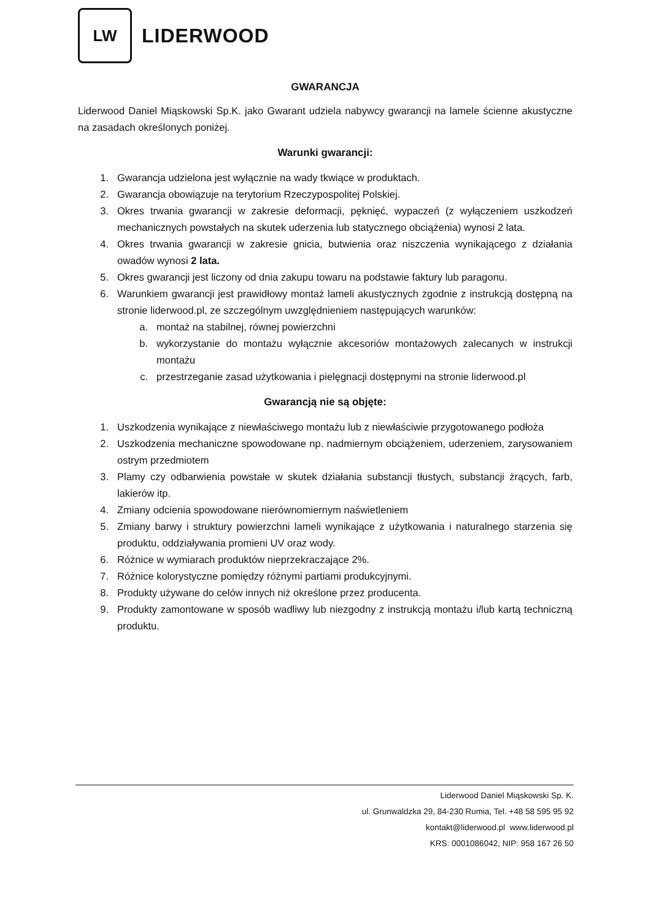LW
LIDERWOOD
GWARANCJA
Liderwood Daniel Miąskowski Sp.K. jako Gwarant udziela nabywcy gwarancji na lamele ścienne akustyczne na zasadach określonych poniżej.
Warunki gwarancji:
1. Gwarancja udzielona jest wyłącznie na wady tkwiące w produktach.
2. Gwarancja obowiązuje na terytorium Rzeczypospolitej Polskiej.
3. Okres trwania gwarancji w zakresie deformacji, pęknięć, wypaczeń (z wyłączeniem uszkodzeń mechanicznych powstałych na skutek uderzenia lub statycznego obciążenia) wynosi 2 lata.
4. Okres trwania gwarancji w zakresie gnicia, butwienia oraz niszczenia wynikającego z działania owadów wynosi 2 lata.
5. Okres gwarancji jest liczony od dnia zakupu towaru na podstawie faktury lub paragonu.
6. Warunkiem gwarancji jest prawidłowy montaż lameli akustycznych zgodnie z instrukcją dostępną na stronie liderwood.pl, ze szczególnym uwzględnieniem następujących warunków:
a. montaż na stabilnej, równej powierzchni
b. wykorzystanie do montażu wyłącznie akcesoriów montażowych zalecanych w instrukcji montażu
c. przestrzeganie zasad użytkowania i pielęgnacji dostępnymi na stronie liderwood.pl
Gwarancją nie są objęte:
1. Uszkodzenia wynikające z niewłaściwego montażu lub z niewłaściwie przygotowanego podłoża
2. Uszkodzenia mechaniczne spowodowane np. nadmiernym obciążeniem, uderzeniem, zarysowaniem ostrym przedmiotem
3. Plamy czy odbarwienia powstałe w skutek działania substancji tłustych, substancji żrących, farb, lakierów itp.
4. Zmiany odcienia spowodowane nierównomiernym naświetleniem
5. Zmiany barwy i struktury powierzchni lameli wynikające z użytkowania i naturalnego starzenia się produktu, oddziaływania promieni UV oraz wody.
6. Różnice w wymiarach produktów nieprzekraczające 2%.
7. Różnice kolorystyczne pomiędzy różnymi partiami produkcyjnymi.
8. Produkty używane do celów innych niż określone przez producenta.
9. Produkty zamontowane w sposób wadliwy lub niezgodny z instrukcją montażu i/lub kartą techniczną produktu.
Liderwood Daniel Miąskowski Sp. K.
ul. Grunwaldzka 29, 84-230 Rumia, Tel. +48 58 595 95 92
kontakt@liderwood.pl www.liderwood.pl
KRS: 0001086042, NIP: 958 167 26 50